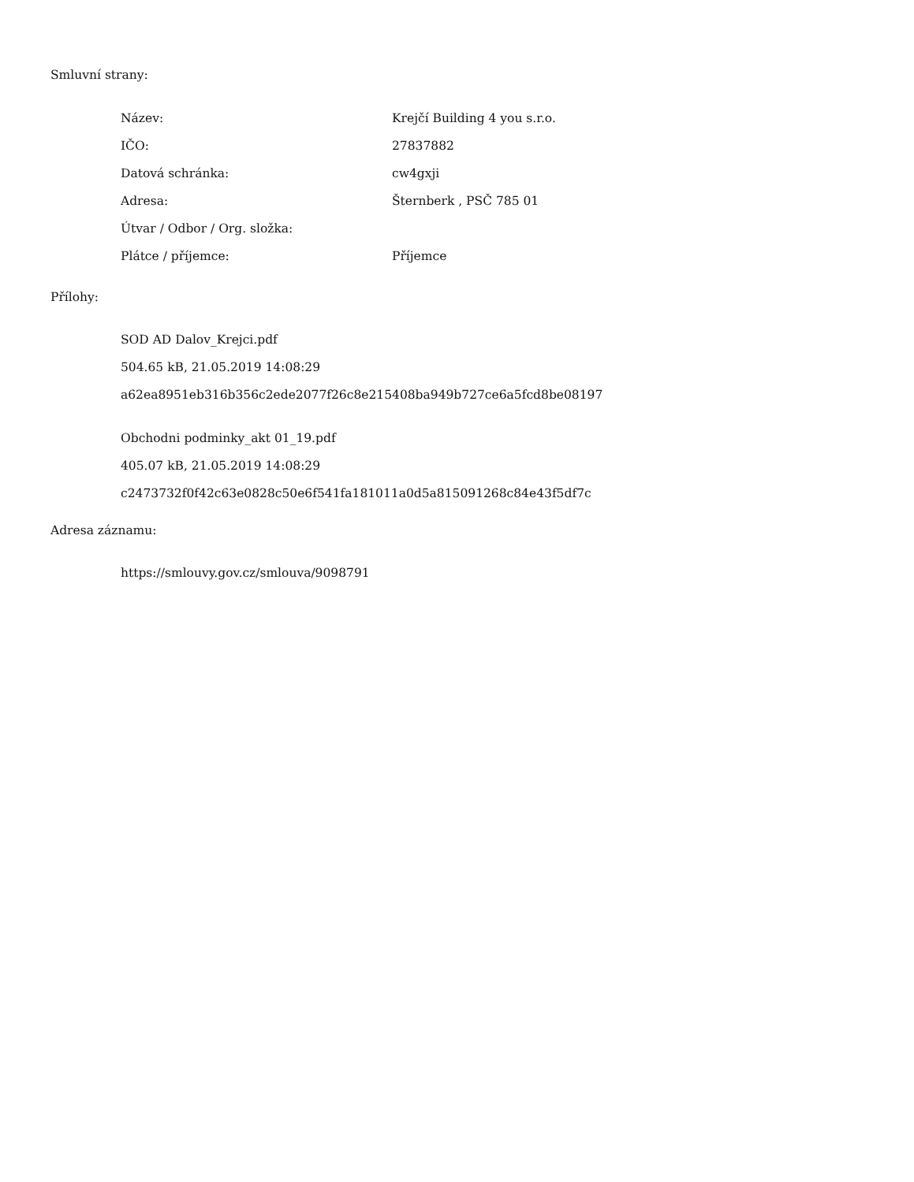Smluvní strany:
| Název: | Krejčí Building 4 you s.r.o. |
| IČO: | 27837882 |
| Datová schránka: | cw4gxji |
| Adresa: | Šternberk , PSČ 785 01 |
| Útvar / Odbor / Org. složka: | |
| Plátce / příjemce: | Příjemce |
Přílohy:
SOD AD Dalov_Krejci.pdf
504.65 kB, 21.05.2019 14:08:29
a62ea8951eb316b356c2ede2077f26c8e215408ba949b727ce6a5fcd8be08197
Obchodni podminky_akt 01_19.pdf
405.07 kB, 21.05.2019 14:08:29
c2473732f0f42c63e0828c50e6f541fa181011a0d5a815091268c84e43f5df7c
Adresa záznamu:
https://smlouvy.gov.cz/smlouva/9098791